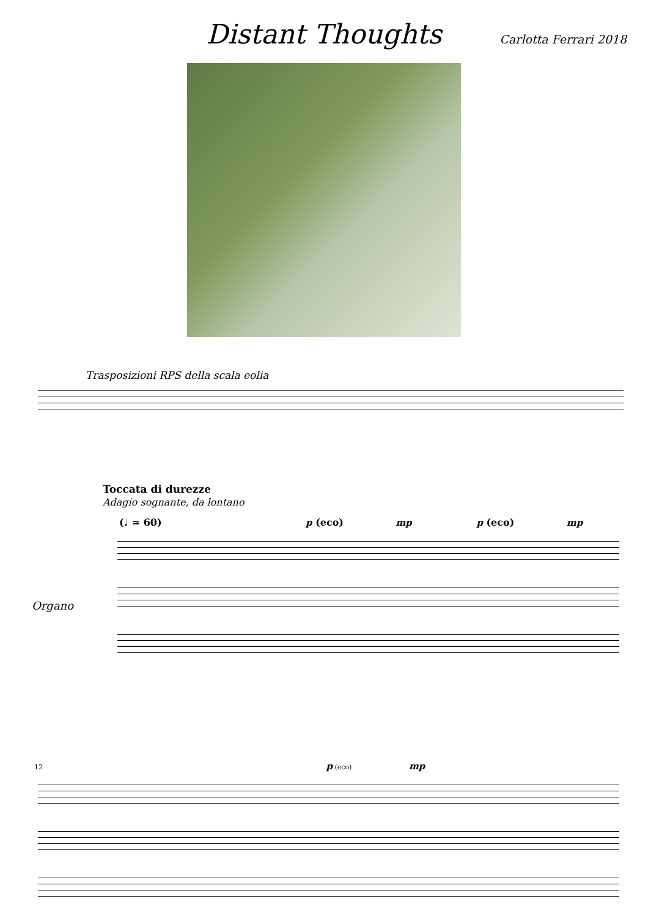Distant Thoughts
Carlotta Ferrari 2018
Trasposizioni RPS della scala eolia
Toccata di durezze
Adagio sognante, da lontano
(♩ ≃ 60) p (eco) mp p (eco) mp
Organo
12 p (eco) mp